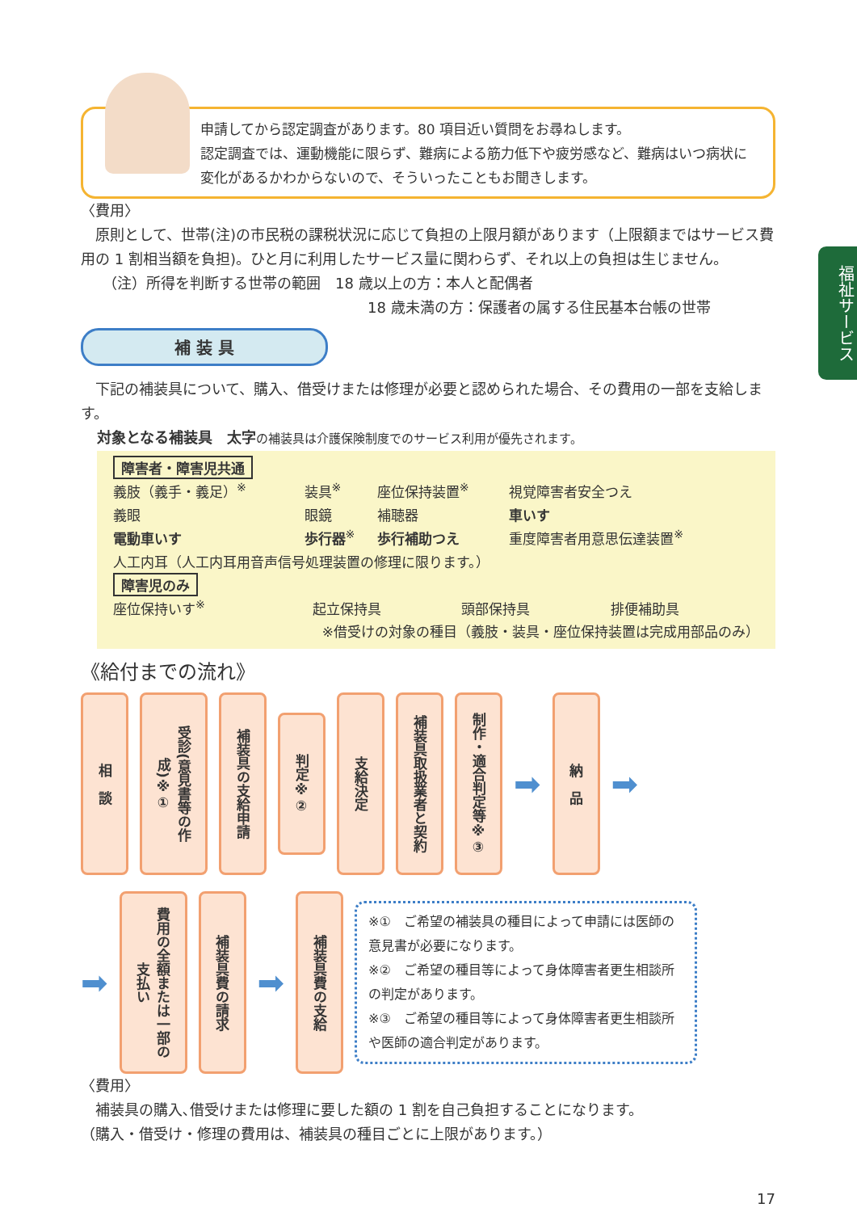福祉サービス
申請してから認定調査があります。80 項目近い質問をお尋ねします。
認定調査では、運動機能に限らず、難病による筋力低下や疲労感など、難病はいつ病状に変化があるかわからないので、そういったこともお聞きします。
〈費用〉
　原則として、世帯(注)の市民税の課税状況に応じて負担の上限月額があります（上限額まではサービス費用の 1 割相当額を負担)。ひと月に利用したサービス量に関わらず、それ以上の負担は生じません。
　　（注）所得を判断する世帯の範囲　18 歳以上の方：本人と配偶者
18 歳未満の方：保護者の属する住民基本台帳の世帯
補 装 具
　下記の補装具について、購入、借受けまたは修理が必要と認められた場合、その費用の一部を支給します。
対象となる補装具　太字 の補装具は介護保険制度でのサービス利用が優先されます。
障害者・障害児共通
| 義肢（義手・義足）<sup>※</sup> | 装具<sup>※</sup> | 座位保持装置<sup>※</sup> | 視覚障害者安全つえ |
| 義眼 | 眼鏡 | 補聴器 | 車いす |
| 電動車いす | 歩行器<sup>※</sup> | 歩行補助つえ | 重度障害者用意思伝達装置<sup>※</sup> |
| 人工内耳（人工内耳用音声信号処理装置の修理に限ります。） | | | |
障害児のみ
| 座位保持いす<sup>※</sup> | 起立保持具 | 頭部保持具 | 排便補助具 |
※借受けの対象の種目（義肢・装具・座位保持装置は完成用部品のみ）
《給付までの流れ》
相　談
受診(意見書等の作成)※①
補装具の支給申請
判定※②
支給決定
補装具取扱業者と契約
制作・適合判定等※③
➡
納　品
➡
➡
費用の全額または一部の支払い
補装具費の請求
➡
補装具費の支給
※①　ご希望の補装具の種目によって申請には医師の意見書が必要になります。
※②　ご希望の種目等によって身体障害者更生相談所の判定があります。
※③　ご希望の種目等によって身体障害者更生相談所や医師の適合判定があります。
〈費用〉
　補装具の購入､借受けまたは修理に要した額の 1 割を自己負担することになります。
（購入・借受け・修理の費用は、補装具の種目ごとに上限があります。）
17